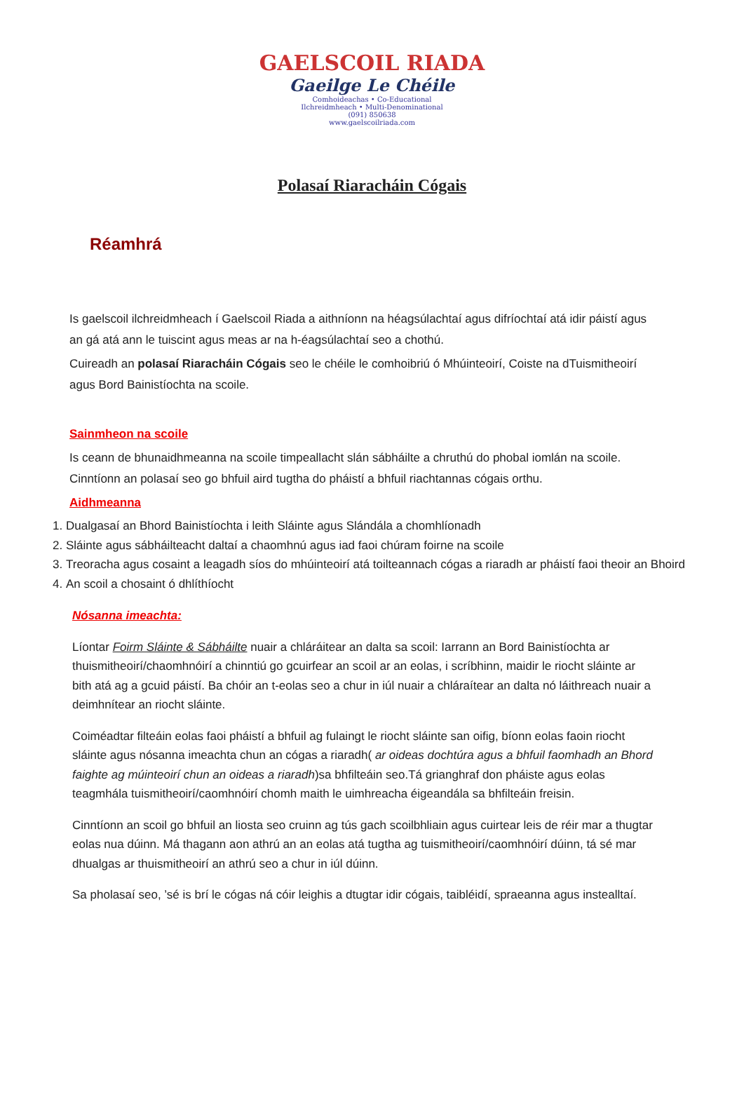GAELSCOIL RIADA
Gaeilge Le Chéile
Comhoideachas • Co-Educational
Ilchreidmheach • Multi-Denominational
(091) 850638
www.gaelscoilriada.com
Polasaí Riaracháin Cógais
Réamhrá
Is gaelscoil ilchreidmheach í Gaelscoil Riada a aithníonn na héagsúlachtaí agus difríochtaí atá idir páistí agus an gá atá ann le tuiscint agus meas ar na h-éagsúlachtaí seo a chothú.
Cuireadh an polasaí Riaracháin Cógais seo le chéile le comhoibriú ó Mhúinteoirí, Coiste na dTuismitheoirí agus Bord Bainistíochta na scoile.
Sainmheon na scoile
Is ceann de bhunaidhmeanna na scoile timpeallacht slán sábháilte a chruthú do phobal iomlán na scoile. Cinntíonn an polasaí seo go bhfuil aird tugtha do pháistí a bhfuil riachtannas cógais orthu.
Aidhmeanna
1. Dualgasaí an Bhord Bainistíochta i leith Sláinte agus Slándála a chomhlíonadh
2. Sláinte agus sábháilteacht daltaí a chaomhnú agus iad faoi chúram foirne na scoile
3. Treoracha agus cosaint a leagadh síos do mhúinteoirí atá toilteannach cógas a riaradh ar pháistí faoi theoir an Bhoird
4. An scoil a chosaint ó dhlíthíocht
Nósanna imeachta:
Líontar Foirm Sláinte & Sábháilte nuair a chláráitear an dalta sa scoil: Iarrann an Bord Bainistíochta ar thuismitheoirí/chaomhnóirí a chinntiú go gcuirfear an scoil ar an eolas, i scríbhinn, maidir le riocht sláinte ar bith atá ag a gcuid páistí. Ba chóir an t-eolas seo a chur in iúl nuair a chláraítear an dalta nó láithreach nuair a deimhnítear an riocht sláinte.
Coiméadtar filteáin eolas faoi pháistí a bhfuil ag fulaingt le riocht sláinte san oifig, bíonn eolas faoin riocht sláinte agus nósanna imeachta chun an cógas a riaradh( ar oideas dochtúra agus a bhfuil faomhadh an Bhord faighte ag múinteoirí chun an oideas a riaradh)sa bhfilteáin seo.Tá grianghraf don pháiste agus eolas teagmhála tuismitheoirí/caomhnóirí chomh maith le uimhreacha éigeandála sa bhfilteáin freisin.
Cinntíonn an scoil go bhfuil an liosta seo cruinn ag tús gach scoilbhliain agus cuirtear leis de réir mar a thugtar eolas nua dúinn. Má thagann aon athrú an an eolas atá tugtha ag tuismitheoirí/caomhnóirí dúinn, tá sé mar dhualgas ar thuismitheoirí an athrú seo a chur in iúl dúinn.
Sa pholasaí seo, ’sé is brí le cógas ná cóir leighis a dtugtar idir cógais, taibléidí, spraeanna agus instealltaí.